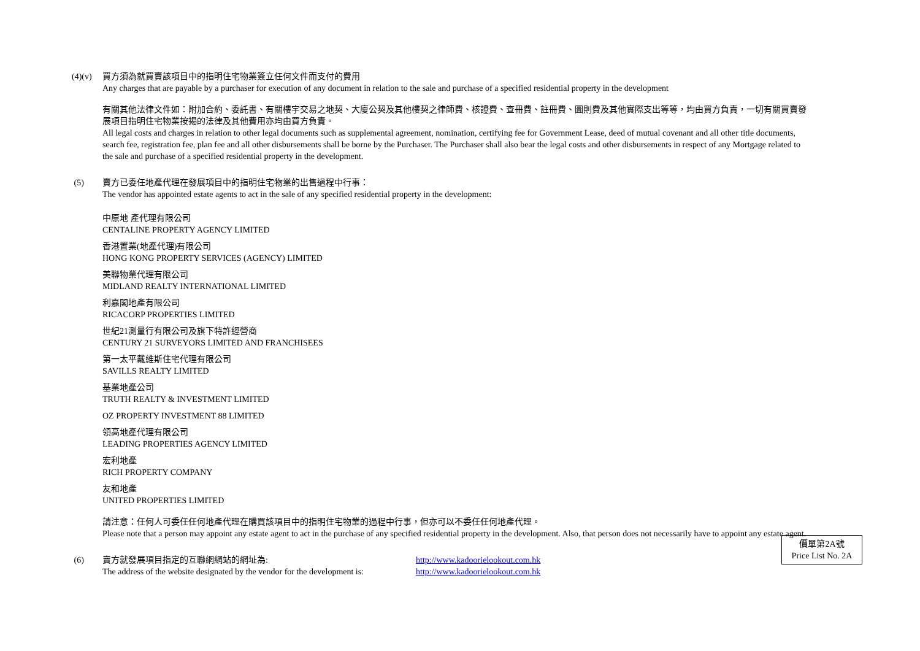(4)(v)
買方須為就買賣該項目中的指明住宅物業簽立任何文件而支付的費用
Any charges that are payable by a purchaser for execution of any document in relation to the sale and purchase of a specified residential property in the development
有關其他法律文件如：附加合約、委託書、有關樓宇交易之地契、大廈公契及其他樓契之律師費、核證費、查冊費、註冊費、圖則費及其他實際支出等等，均由買方負責，一切有關買賣發展項目指明住宅物業按揭的法律及其他費用亦均由買方負責。
All legal costs and charges in relation to other legal documents such as supplemental agreement, nomination, certifying fee for Government Lease, deed of mutual covenant and all other title documents, search fee, registration fee, plan fee and all other disbursements shall be borne by the Purchaser. The Purchaser shall also bear the legal costs and other disbursements in respect of any Mortgage related to the sale and purchase of a specified residential property in the development.
(5) 賣方已委任地產代理在發展項目中的指明住宅物業的出售過程中行事：
The vendor has appointed estate agents to act in the sale of any specified residential property in the development:
中原地 產代理有限公司
CENTALINE PROPERTY AGENCY LIMITED
香港置業(地產代理)有限公司
HONG KONG PROPERTY SERVICES (AGENCY) LIMITED
美聯物業代理有限公司
MIDLAND REALTY INTERNATIONAL LIMITED
利嘉閣地產有限公司
RICACORP PROPERTIES LIMITED
世紀21測量行有限公司及旗下特許經營商
CENTURY 21 SURVEYORS LIMITED AND FRANCHISEES
第一太平戴維斯住宅代理有限公司
SAVILLS REALTY LIMITED
基業地產公司
TRUTH REALTY & INVESTMENT LIMITED
OZ PROPERTY INVESTMENT 88 LIMITED
領高地產代理有限公司
LEADING PROPERTIES AGENCY LIMITED
宏利地產
RICH PROPERTY COMPANY
友和地產
UNITED PROPERTIES LIMITED
請注意：任何人可委任任何地產代理在購買該項目中的指明住宅物業的過程中行事，但亦可以不委任任何地產代理。
Please note that a person may appoint any estate agent to act in the purchase of any specified residential property in the development. Also, that person does not necessarily have to appoint any estate agent.
(6) 賣方就發展項目指定的互聯網網站的網址為: http://www.kadoorielookout.com.hk
The address of the website designated by the vendor for the development is:
http://www.kadoorielookout.com.hk
價單第2A號
Price List No. 2A